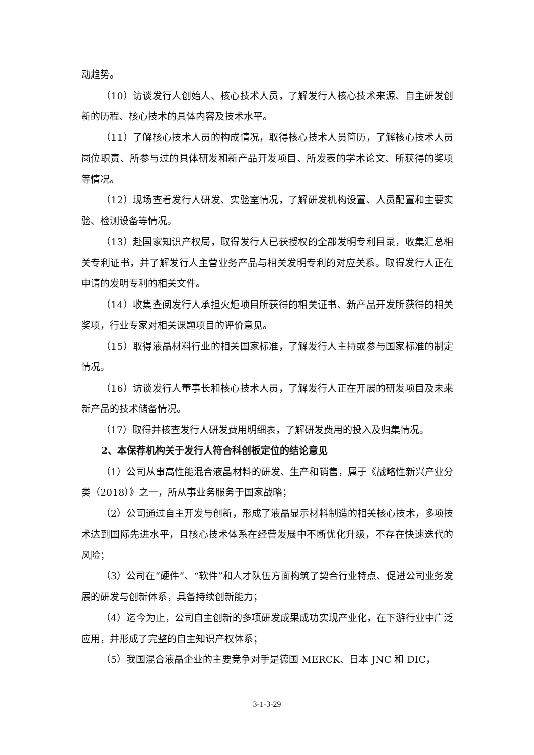动趋势。
（10）访谈发行人创始人、核心技术人员，了解发行人核心技术来源、自主研发创新的历程、核心技术的具体内容及技术水平。
（11）了解核心技术人员的构成情况，取得核心技术人员简历，了解核心技术人员岗位职责、所参与过的具体研发和新产品开发项目、所发表的学术论文、所获得的奖项等情况。
（12）现场查看发行人研发、实验室情况，了解研发机构设置、人员配置和主要实验、检测设备等情况。
（13）赴国家知识产权局，取得发行人已获授权的全部发明专利目录，收集汇总相关专利证书，并了解发行人主营业务产品与相关发明专利的对应关系。取得发行人正在申请的发明专利的相关文件。
（14）收集查阅发行人承担火炬项目所获得的相关证书、新产品开发所获得的相关奖项，行业专家对相关课题项目的评价意见。
（15）取得液晶材料行业的相关国家标准，了解发行人主持或参与国家标准的制定情况。
（16）访谈发行人董事长和核心技术人员，了解发行人正在开展的研发项目及未来新产品的技术储备情况。
（17）取得并核查发行人研发费用明细表，了解研发费用的投入及归集情况。
2、本保荐机构关于发行人符合科创板定位的结论意见
（1）公司从事高性能混合液晶材料的研发、生产和销售，属于《战略性新兴产业分类（2018）》之一，所从事业务服务于国家战略；
（2）公司通过自主开发与创新，形成了液晶显示材料制造的相关核心技术，多项技术达到国际先进水平，且核心技术体系在经营发展中不断优化升级，不存在快速迭代的风险；
（3）公司在“硬件”、“软件”和人才队伍方面构筑了契合行业特点、促进公司业务发展的研发与创新体系，具备持续创新能力；
（4）迄今为止，公司自主创新的多项研发成果成功实现产业化，在下游行业中广泛应用，并形成了完整的自主知识产权体系；
（5）我国混合液晶企业的主要竞争对手是德国 MERCK、日本 JNC 和 DIC，
3-1-3-29